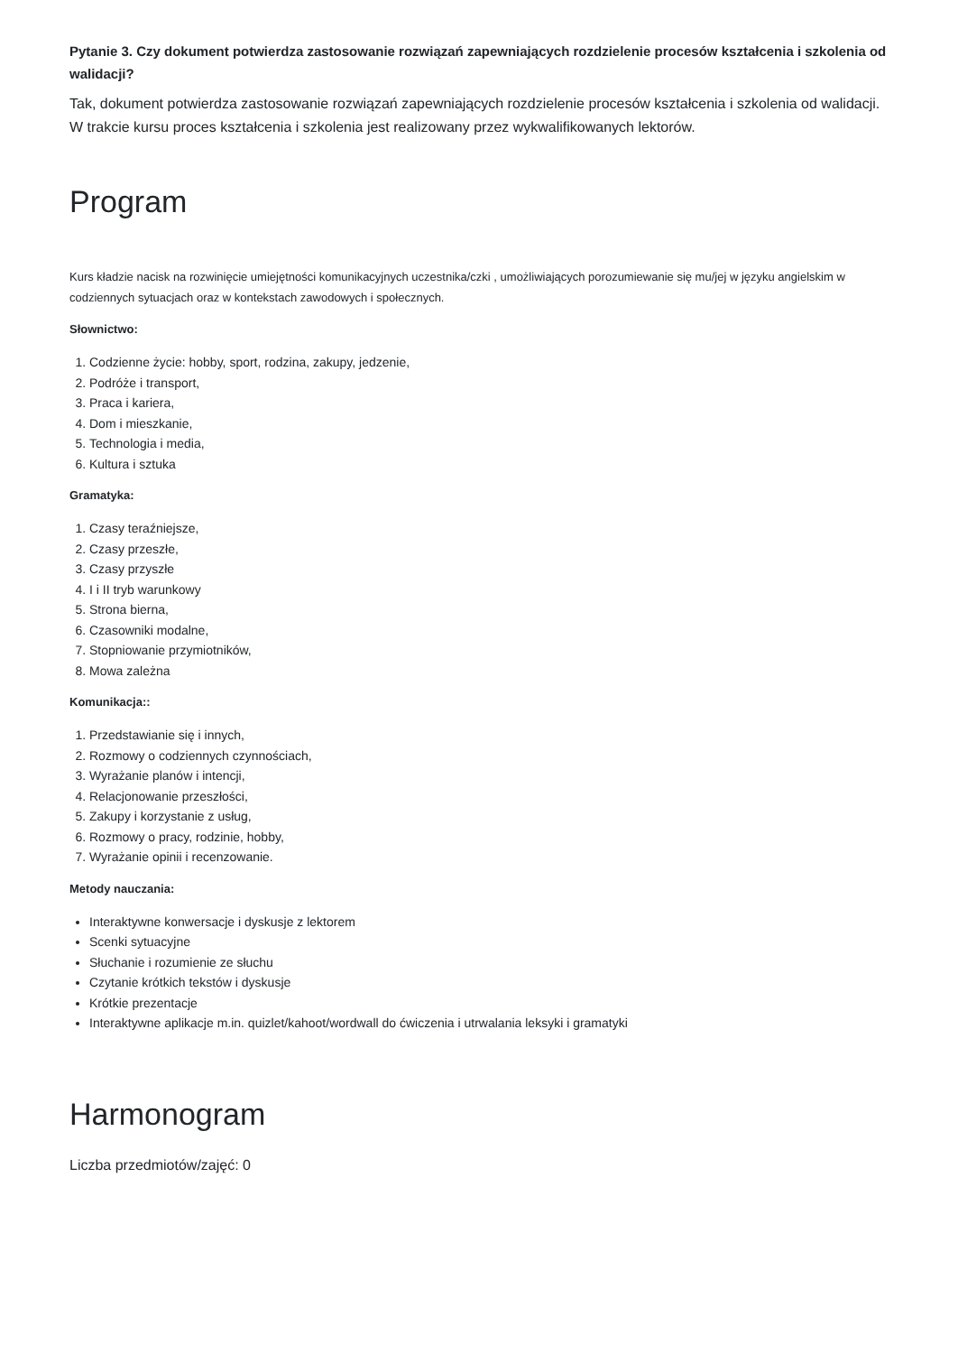Pytanie 3. Czy dokument potwierdza zastosowanie rozwiązań zapewniających rozdzielenie procesów kształcenia i szkolenia od walidacji?
Tak, dokument potwierdza zastosowanie rozwiązań zapewniających rozdzielenie procesów kształcenia i szkolenia od walidacji. W trakcie kursu proces kształcenia i szkolenia jest realizowany przez wykwalifikowanych lektorów.
Program
Kurs kładzie nacisk na rozwinięcie umiejętności komunikacyjnych uczestnika/czki , umożliwiających porozumiewanie się mu/jej w języku angielskim w codziennych sytuacjach oraz w kontekstach zawodowych i społecznych.
Słownictwo:
1. Codzienne życie: hobby, sport, rodzina, zakupy, jedzenie,
2. Podróże i transport,
3. Praca i kariera,
4. Dom i mieszkanie,
5. Technologia i media,
6. Kultura i sztuka
Gramatyka:
1. Czasy teraźniejsze,
2. Czasy przeszłe,
3. Czasy przyszłe
4. I i II tryb warunkowy
5. Strona bierna,
6. Czasowniki modalne,
7. Stopniowanie przymiotników,
8. Mowa zależna
Komunikacja::
1. Przedstawianie się i innych,
2. Rozmowy o codziennych czynnościach,
3. Wyrażanie planów i intencji,
4. Relacjonowanie przeszłości,
5. Zakupy i korzystanie z usług,
6. Rozmowy o pracy, rodzinie, hobby,
7. Wyrażanie opinii i recenzowanie.
Metody nauczania:
Interaktywne konwersacje i dyskusje z lektorem
Scenki sytuacyjne
Słuchanie i rozumienie ze słuchu
Czytanie krótkich tekstów i dyskusje
Krótkie prezentacje
Interaktywne aplikacje m.in. quizlet/kahoot/wordwall do ćwiczenia i utrwalania leksyki i gramatyki
Harmonogram
Liczba przedmiotów/zajęć: 0